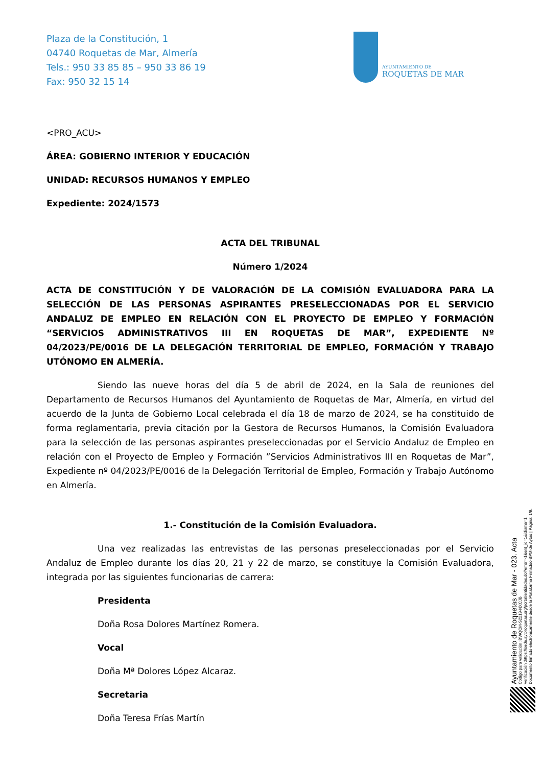Plaza de la Constitución, 1
04740 Roquetas de Mar, Almería
Tels.: 950 33 85 85 – 950 33 86 19
Fax: 950 32 15 14
AYUNTAMIENTO DE
ROQUETAS DE MAR
<PRO_ACU>
ÁREA: GOBIERNO INTERIOR Y EDUCACIÓN
UNIDAD: RECURSOS HUMANOS Y EMPLEO
Expediente: 2024/1573
ACTA DEL TRIBUNAL
Número 1/2024
ACTA DE CONSTITUCIÓN Y DE VALORACIÓN DE LA COMISIÓN EVALUADORA PARA LA SELECCIÓN DE LAS PERSONAS ASPIRANTES PRESELECCIONADAS POR EL SERVICIO ANDALUZ DE EMPLEO EN RELACIÓN CON EL PROYECTO DE EMPLEO Y FORMACIÓN “SERVICIOS ADMINISTRATIVOS III EN ROQUETAS DE MAR”, EXPEDIENTE Nº 04/2023/PE/0016 DE LA DELEGACIÓN TERRITORIAL DE EMPLEO, FORMACIÓN Y TRABAJO UTÓNOMO EN ALMERÍA.
Siendo las nueve horas del día 5 de abril de 2024, en la Sala de reuniones del Departamento de Recursos Humanos del Ayuntamiento de Roquetas de Mar, Almería, en virtud del acuerdo de la Junta de Gobierno Local celebrada el día 18 de marzo de 2024, se ha constituido de forma reglamentaria, previa citación por la Gestora de Recursos Humanos, la Comisión Evaluadora para la selección de las personas aspirantes preseleccionadas por el Servicio Andaluz de Empleo en relación con el Proyecto de Empleo y Formación ”Servicios Administrativos III en Roquetas de Mar”, Expediente nº 04/2023/PE/0016 de la Delegación Territorial de Empleo, Formación y Trabajo Autónomo en Almería.
1.- Constitución de la Comisión Evaluadora.
Una vez realizadas las entrevistas de las personas preseleccionadas por el Servicio Andaluz de Empleo durante los días 20, 21 y 22 de marzo, se constituye la Comisión Evaluadora, integrada por las siguientes funcionarias de carrera:
Presidenta
Doña Rosa Dolores Martínez Romera.
Vocal
Doña Mª Dolores López Alcaraz.
Secretaria
Doña Teresa Frías Martín
Ayuntamiento de Roquetas de Mar - 023. Acta
Código para validación :BWQCM-S2219-NXCJB
Verificación :https://sede.aytoroquetas.org/portal/entidades.do?error=-1&ent_id=1&idioma=1
Documento firmado electrónicamente desde la Plataforma Firmadoc-BPM de Aytos | Página: 1/9.